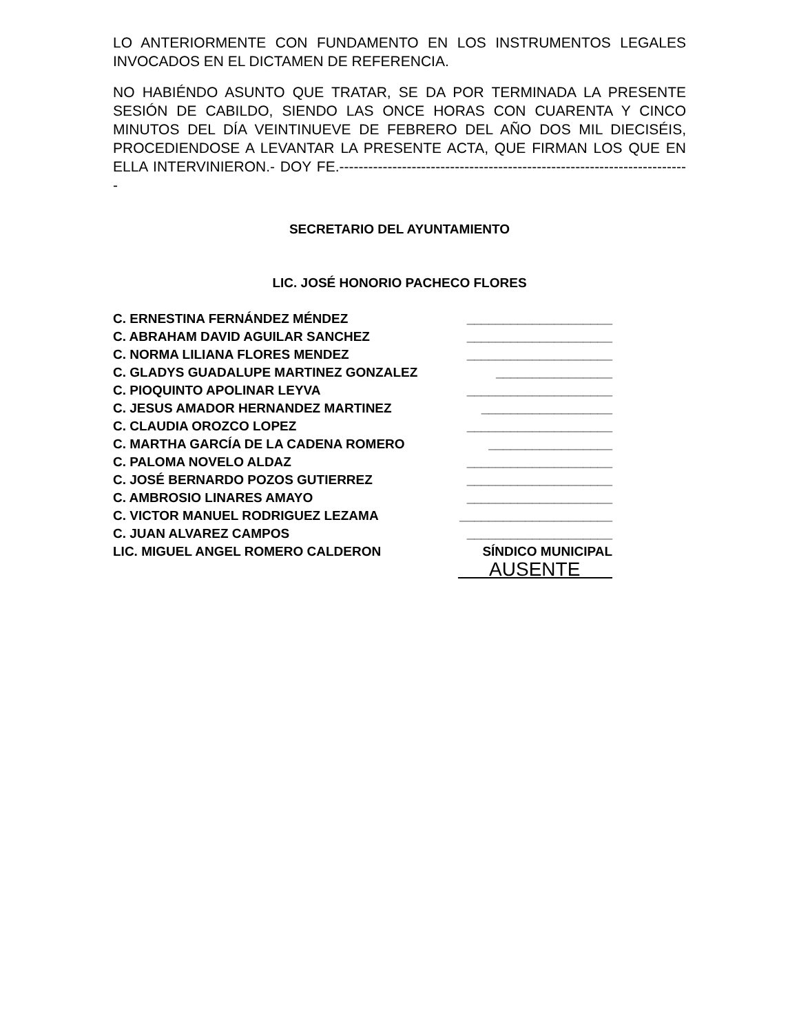LO ANTERIORMENTE CON FUNDAMENTO EN LOS INSTRUMENTOS LEGALES INVOCADOS EN EL DICTAMEN DE REFERENCIA.
NO HABIÉNDO ASUNTO QUE TRATAR, SE DA POR TERMINADA LA PRESENTE SESIÓN DE CABILDO, SIENDO LAS ONCE HORAS CON CUARENTA Y CINCO MINUTOS DEL DÍA VEINTINUEVE DE FEBRERO DEL AÑO DOS MIL DIECISÉIS, PROCEDIENDOSE A LEVANTAR LA PRESENTE ACTA, QUE FIRMAN LOS QUE EN ELLA INTERVINIERON.- DOY FE.-------------------------------------------------------------------------
SECRETARIO DEL AYUNTAMIENTO
LIC. JOSÉ HONORIO PACHECO FLORES
C. ERNESTINA FERNÁNDEZ MÉNDEZ ____________________
C. ABRAHAM DAVID AGUILAR SANCHEZ ____________________
C. NORMA LILIANA FLORES MENDEZ ____________________
C. GLADYS GUADALUPE MARTINEZ GONZALEZ ________________
C. PIOQUINTO APOLINAR LEYVA ____________________
C. JESUS AMADOR HERNANDEZ MARTINEZ __________________
C. CLAUDIA OROZCO LOPEZ ____________________
C. MARTHA GARCÍA DE LA CADENA ROMERO _________________
C. PALOMA NOVELO ALDAZ ____________________
C. JOSÉ BERNARDO POZOS GUTIERREZ ____________________
C. AMBROSIO LINARES AMAYO ____________________
C. VICTOR MANUEL RODRIGUEZ LEZAMA _____________________
C. JUAN ALVAREZ CAMPOS ____________________
LIC. MIGUEL ANGEL ROMERO CALDERON SÍNDICO MUNICIPAL
AUSENTE